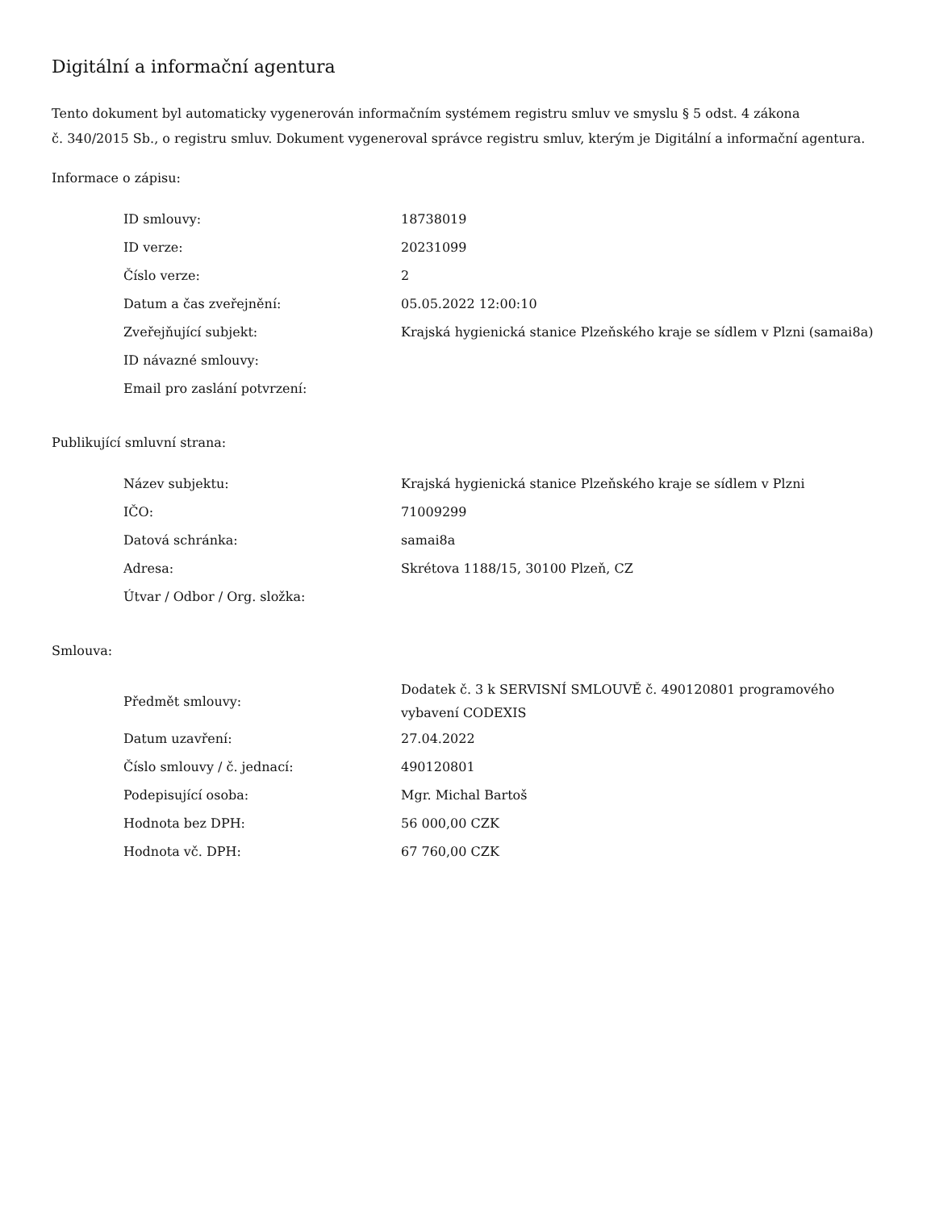Digitální a informační agentura
Tento dokument byl automaticky vygenerován informačním systémem registru smluv ve smyslu § 5 odst. 4 zákona
č. 340/2015 Sb., o registru smluv. Dokument vygeneroval správce registru smluv, kterým je Digitální a informační agentura.
Informace o zápisu:
| ID smlouvy: | 18738019 |
| ID verze: | 20231099 |
| Číslo verze: | 2 |
| Datum a čas zveřejnění: | 05.05.2022 12:00:10 |
| Zveřejňující subjekt: | Krajská hygienická stanice Plzeňského kraje se sídlem v Plzni (samai8a) |
| ID návazné smlouvy: | |
| Email pro zaslání potvrzení: | |
Publikující smluvní strana:
| Název subjektu: | Krajská hygienická stanice Plzeňského kraje se sídlem v Plzni |
| IČO: | 71009299 |
| Datová schránka: | samai8a |
| Adresa: | Skrétova 1188/15, 30100 Plzeň, CZ |
| Útvar / Odbor / Org. složka: | |
Smlouva:
| Předmět smlouvy: | Dodatek č. 3 k SERVISNÍ SMLOUVĚ č. 490120801 programového vybavení CODEXIS |
| Datum uzavření: | 27.04.2022 |
| Číslo smlouvy / č. jednací: | 490120801 |
| Podepisující osoba: | Mgr. Michal Bartoš |
| Hodnota bez DPH: | 56 000,00 CZK |
| Hodnota vč. DPH: | 67 760,00 CZK |